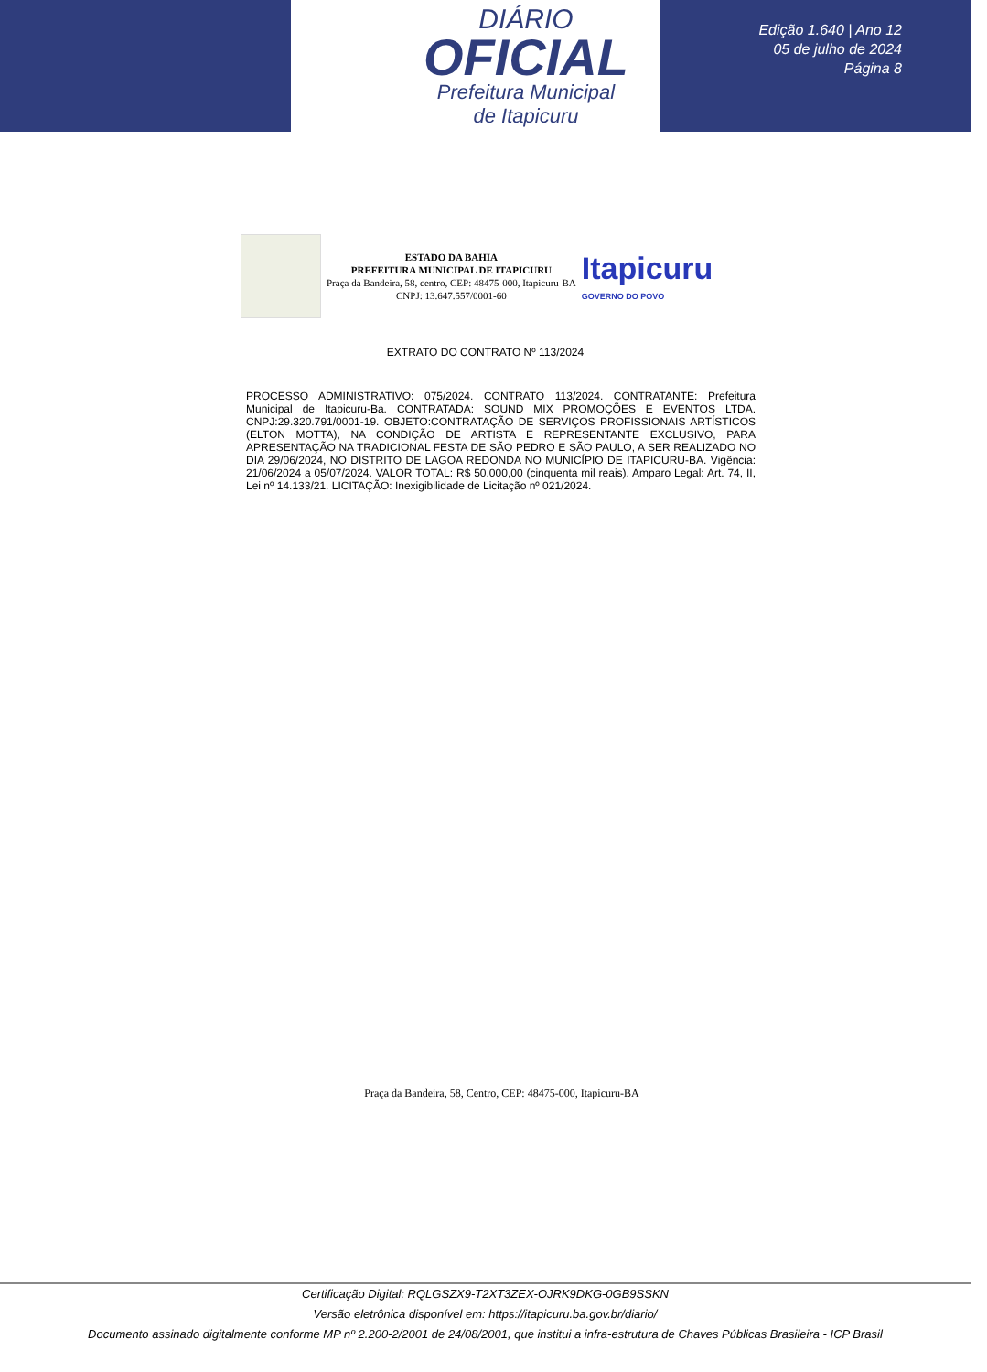DIÁRIO
OFICIAL
Prefeitura Municipal
de Itapicuru
Edição 1.640 | Ano 12
05 de julho de 2024
Página 8
ESTADO DA BAHIA
PREFEITURA MUNICIPAL DE ITAPICURU
Praça da Bandeira, 58, centro, CEP: 48475-000, Itapicuru-BA
CNPJ: 13.647.557/0001-60
Itapicuru
GOVERNO DO POVO
EXTRATO DO CONTRATO Nº 113/2024
PROCESSO ADMINISTRATIVO: 075/2024. CONTRATO 113/2024. CONTRATANTE: Prefeitura Municipal de Itapicuru-Ba. CONTRATADA: SOUND MIX PROMOÇÕES E EVENTOS LTDA. CNPJ:29.320.791/0001-19. OBJETO:CONTRATAÇÃO DE SERVIÇOS PROFISSIONAIS ARTÍSTICOS (ELTON MOTTA), NA CONDIÇÃO DE ARTISTA E REPRESENTANTE EXCLUSIVO, PARA APRESENTAÇÃO NA TRADICIONAL FESTA DE SÃO PEDRO E SÃO PAULO, A SER REALIZADO NO DIA 29/06/2024, NO DISTRITO DE LAGOA REDONDA NO MUNICÍPIO DE ITAPICURU-BA. Vigência: 21/06/2024 a 05/07/2024. VALOR TOTAL: R$ 50.000,00 (cinquenta mil reais). Amparo Legal: Art. 74, II, Lei nº 14.133/21. LICITAÇÃO: Inexigibilidade de Licitação nº 021/2024.
Praça da Bandeira, 58, Centro, CEP: 48475-000, Itapicuru-BA
Certificação Digital: RQLGSZX9-T2XT3ZEX-OJRK9DKG-0GB9SSKN
Versão eletrônica disponível em: https://itapicuru.ba.gov.br/diario/
Documento assinado digitalmente conforme MP nº 2.200-2/2001 de 24/08/2001, que institui a infra-estrutura de Chaves Públicas Brasileira - ICP Brasil